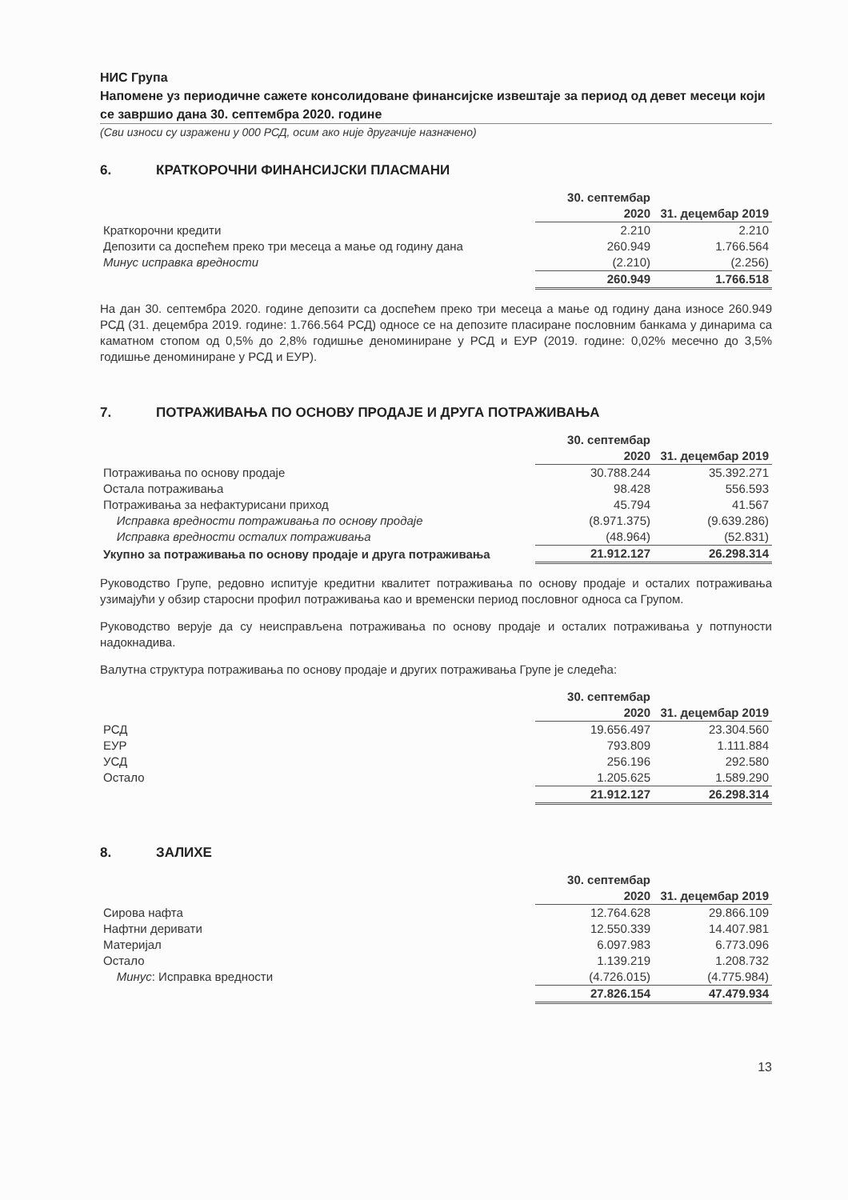НИС Група
Напомене уз периодичне сажете консолидоване финансијске извештаје за период од девет месеци који се завршио дана 30. септембра 2020. године
(Сви износи су изражени у 000 РСД, осим ако није другачије назначено)
6. КРАТКОРОЧНИ ФИНАНСИЈСКИ ПЛАСМАНИ
| | 30. септембар 2020 | 31. децембар 2019 |
| Краткорочни кредити | 2.210 | 2.210 |
| Депозити са доспећем преко три месеца а мање од годину дана | 260.949 | 1.766.564 |
| Минус исправка вредности | (2.210) | (2.256) |
| | 260.949 | 1.766.518 |
На дан 30. септембра 2020. године депозити са доспећем преко три месеца а мање од годину дана износе 260.949 РСД (31. децембра 2019. године: 1.766.564 РСД) односе се на депозите пласиране пословним банкама у динарима са каматном стопом од 0,5% до 2,8% годишње деноминиране у РСД и ЕУР (2019. године: 0,02% месечно до 3,5% годишње деноминиране у РСД и ЕУР).
7. ПОТРАЖИВАЊА ПО ОСНОВУ ПРОДАЈЕ И ДРУГА ПОТРАЖИВАЊА
| | 30. септембар 2020 | 31. децембар 2019 |
| Потраживања по основу продаје | 30.788.244 | 35.392.271 |
| Остала потраживања | 98.428 | 556.593 |
| Потраживања за нефактурисани приход | 45.794 | 41.567 |
| Исправка вредности потраживања по основу продаје | (8.971.375) | (9.639.286) |
| Исправка вредности осталих потраживања | (48.964) | (52.831) |
| Укупно за потраживања по основу продаје и друга потраживања | 21.912.127 | 26.298.314 |
Руководство Групе, редовно испитује кредитни квалитет потраживања по основу продаје и осталих потраживања узимајући у обзир старосни профил потраживања као и временски период пословног односа са Групом.
Руководство верује да су неисправљена потраживања по основу продаје и осталих потраживања у потпуности надокнадива.
Валутна структура потраживања по основу продаје и других потраживања Групе је следећа:
| | 30. септембар 2020 | 31. децембар 2019 |
| РСД | 19.656.497 | 23.304.560 |
| ЕУР | 793.809 | 1.111.884 |
| УСД | 256.196 | 292.580 |
| Остало | 1.205.625 | 1.589.290 |
| | 21.912.127 | 26.298.314 |
8. ЗАЛИХЕ
| | 30. септембар 2020 | 31. децембар 2019 |
| Сирова нафта | 12.764.628 | 29.866.109 |
| Нафтни деривати | 12.550.339 | 14.407.981 |
| Материјал | 6.097.983 | 6.773.096 |
| Остало | 1.139.219 | 1.208.732 |
| Минус : Исправка вредности | (4.726.015) | (4.775.984) |
| | 27.826.154 | 47.479.934 |
13